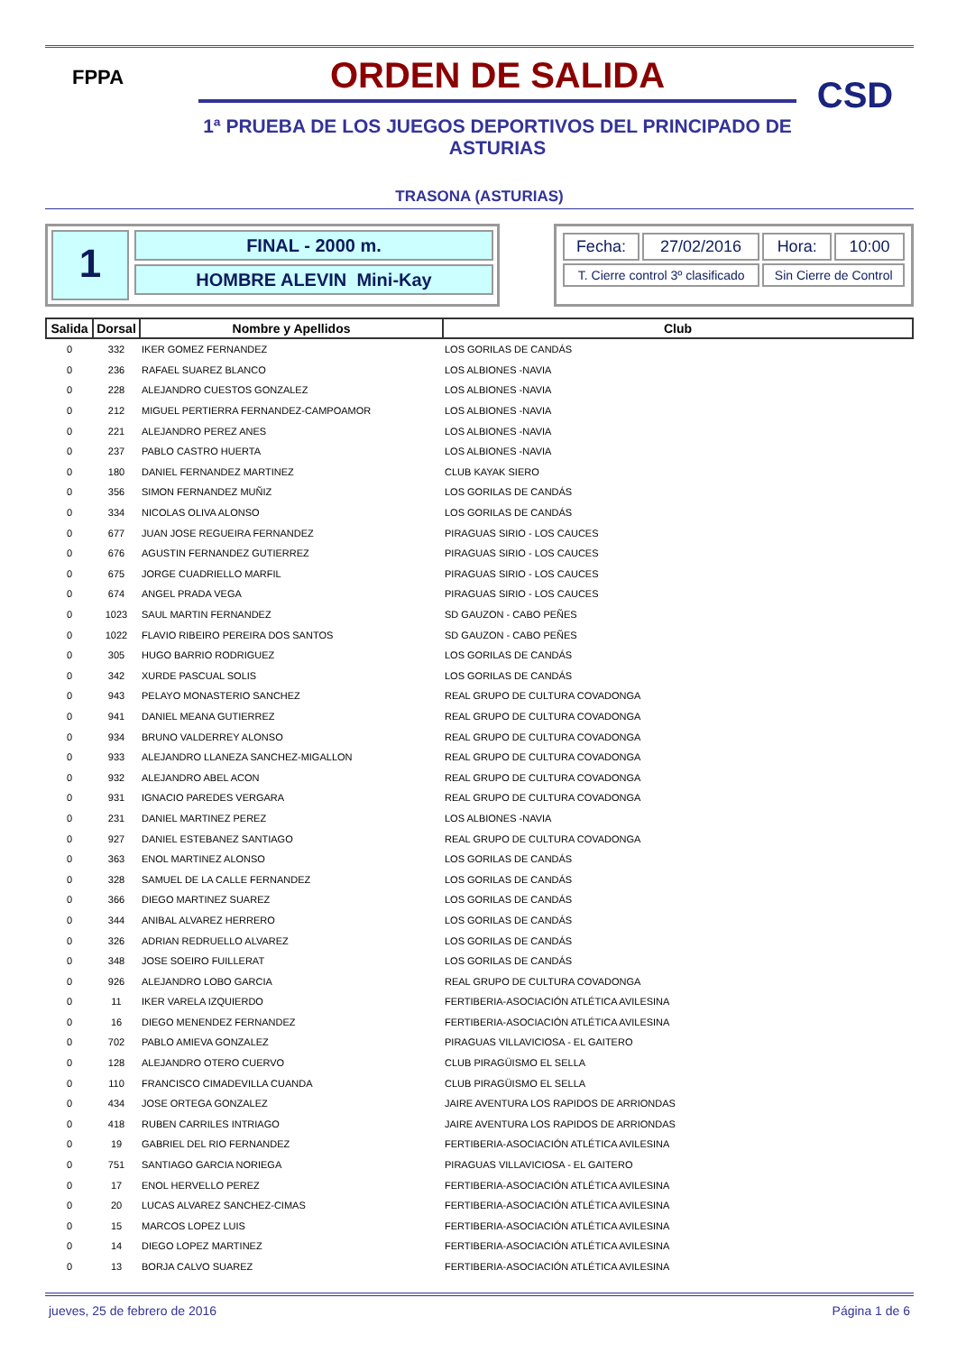FPPA
ORDEN DE SALIDA
1ª PRUEBA DE LOS JUEGOS DEPORTIVOS DEL PRINCIPADO DE ASTURIAS
CSD
TRASONA (ASTURIAS)
1
FINAL - 2000 m.
HOMBRE ALEVIN Mini-Kay
| Fecha: | 27/02/2016 | Hora: | 10:00 |
| T. Cierre control 3º clasificado | | Sin Cierre de Control | |
| Salida | Dorsal | Nombre y Apellidos | Club |
| --- | --- | --- | --- |
| 0 | 332 | IKER GOMEZ FERNANDEZ | LOS GORILAS DE CANDÁS |
| 0 | 236 | RAFAEL SUAREZ BLANCO | LOS ALBIONES -NAVIA |
| 0 | 228 | ALEJANDRO CUESTOS GONZALEZ | LOS ALBIONES -NAVIA |
| 0 | 212 | MIGUEL PERTIERRA FERNANDEZ-CAMPOAMOR | LOS ALBIONES -NAVIA |
| 0 | 221 | ALEJANDRO PEREZ ANES | LOS ALBIONES -NAVIA |
| 0 | 237 | PABLO CASTRO HUERTA | LOS ALBIONES -NAVIA |
| 0 | 180 | DANIEL FERNANDEZ MARTINEZ | CLUB KAYAK SIERO |
| 0 | 356 | SIMON FERNANDEZ MUÑIZ | LOS GORILAS DE CANDÁS |
| 0 | 334 | NICOLAS OLIVA ALONSO | LOS GORILAS DE CANDÁS |
| 0 | 677 | JUAN JOSE REGUEIRA FERNANDEZ | PIRAGUAS SIRIO - LOS CAUCES |
| 0 | 676 | AGUSTIN FERNANDEZ GUTIERREZ | PIRAGUAS SIRIO - LOS CAUCES |
| 0 | 675 | JORGE CUADRIELLO MARFIL | PIRAGUAS SIRIO - LOS CAUCES |
| 0 | 674 | ANGEL PRADA VEGA | PIRAGUAS SIRIO - LOS CAUCES |
| 0 | 1023 | SAUL MARTIN FERNANDEZ | SD GAUZON - CABO PEÑES |
| 0 | 1022 | FLAVIO RIBEIRO PEREIRA DOS SANTOS | SD GAUZON - CABO PEÑES |
| 0 | 305 | HUGO BARRIO RODRIGUEZ | LOS GORILAS DE CANDÁS |
| 0 | 342 | XURDE PASCUAL SOLIS | LOS GORILAS DE CANDÁS |
| 0 | 943 | PELAYO MONASTERIO SANCHEZ | REAL GRUPO DE CULTURA COVADONGA |
| 0 | 941 | DANIEL MEANA GUTIERREZ | REAL GRUPO DE CULTURA COVADONGA |
| 0 | 934 | BRUNO VALDERREY ALONSO | REAL GRUPO DE CULTURA COVADONGA |
| 0 | 933 | ALEJANDRO LLANEZA SANCHEZ-MIGALLON | REAL GRUPO DE CULTURA COVADONGA |
| 0 | 932 | ALEJANDRO ABEL ACON | REAL GRUPO DE CULTURA COVADONGA |
| 0 | 931 | IGNACIO PAREDES VERGARA | REAL GRUPO DE CULTURA COVADONGA |
| 0 | 231 | DANIEL MARTINEZ PEREZ | LOS ALBIONES -NAVIA |
| 0 | 927 | DANIEL ESTEBANEZ SANTIAGO | REAL GRUPO DE CULTURA COVADONGA |
| 0 | 363 | ENOL MARTINEZ ALONSO | LOS GORILAS DE CANDÁS |
| 0 | 328 | SAMUEL DE LA CALLE FERNANDEZ | LOS GORILAS DE CANDÁS |
| 0 | 366 | DIEGO MARTINEZ SUAREZ | LOS GORILAS DE CANDÁS |
| 0 | 344 | ANIBAL ALVAREZ HERRERO | LOS GORILAS DE CANDÁS |
| 0 | 326 | ADRIAN REDRUELLO ALVAREZ | LOS GORILAS DE CANDÁS |
| 0 | 348 | JOSE SOEIRO FUILLERAT | LOS GORILAS DE CANDÁS |
| 0 | 926 | ALEJANDRO LOBO GARCIA | REAL GRUPO DE CULTURA COVADONGA |
| 0 | 11 | IKER VARELA IZQUIERDO | FERTIBERIA-ASOCIACIÓN ATLÉTICA AVILESINA |
| 0 | 16 | DIEGO MENENDEZ FERNANDEZ | FERTIBERIA-ASOCIACIÓN ATLÉTICA AVILESINA |
| 0 | 702 | PABLO AMIEVA GONZALEZ | PIRAGUAS VILLAVICIOSA - EL GAITERO |
| 0 | 128 | ALEJANDRO OTERO CUERVO | CLUB PIRAGÜISMO EL SELLA |
| 0 | 110 | FRANCISCO CIMADEVILLA CUANDA | CLUB PIRAGÜISMO EL SELLA |
| 0 | 434 | JOSE ORTEGA GONZALEZ | JAIRE AVENTURA LOS RAPIDOS DE ARRIONDAS |
| 0 | 418 | RUBEN CARRILES INTRIAGO | JAIRE AVENTURA LOS RAPIDOS DE ARRIONDAS |
| 0 | 19 | GABRIEL DEL RIO FERNANDEZ | FERTIBERIA-ASOCIACIÓN ATLÉTICA AVILESINA |
| 0 | 751 | SANTIAGO GARCIA NORIEGA | PIRAGUAS VILLAVICIOSA - EL GAITERO |
| 0 | 17 | ENOL HERVELLO PEREZ | FERTIBERIA-ASOCIACIÓN ATLÉTICA AVILESINA |
| 0 | 20 | LUCAS ALVAREZ SANCHEZ-CIMAS | FERTIBERIA-ASOCIACIÓN ATLÉTICA AVILESINA |
| 0 | 15 | MARCOS LOPEZ LUIS | FERTIBERIA-ASOCIACIÓN ATLÉTICA AVILESINA |
| 0 | 14 | DIEGO LOPEZ MARTINEZ | FERTIBERIA-ASOCIACIÓN ATLÉTICA AVILESINA |
| 0 | 13 | BORJA CALVO SUAREZ | FERTIBERIA-ASOCIACIÓN ATLÉTICA AVILESINA |
jueves, 25 de febrero de 2016 Página 1 de 6